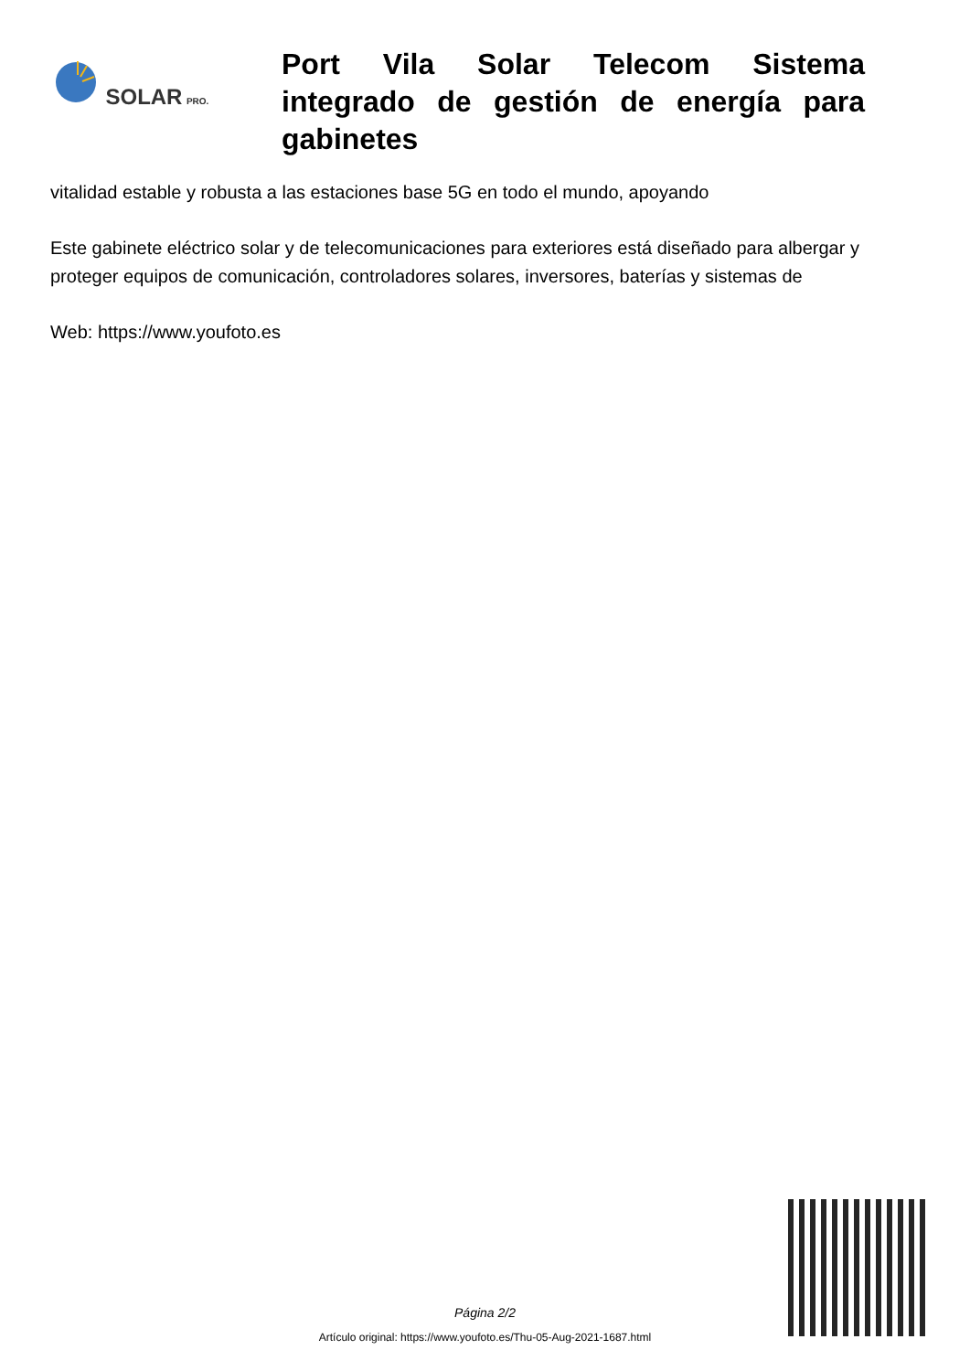SOLAR PRO.
Port Vila Solar Telecom Sistema integrado de gestión de energía para gabinetes
vitalidad estable y robusta a las estaciones base 5G en todo el mundo, apoyando
Este gabinete eléctrico solar y de telecomunicaciones para exteriores está diseñado para albergar y proteger equipos de comunicación, controladores solares, inversores, baterías y sistemas de
Web: https://www.youfoto.es
Página 2/2
Artículo original: https://www.youfoto.es/Thu-05-Aug-2021-1687.html